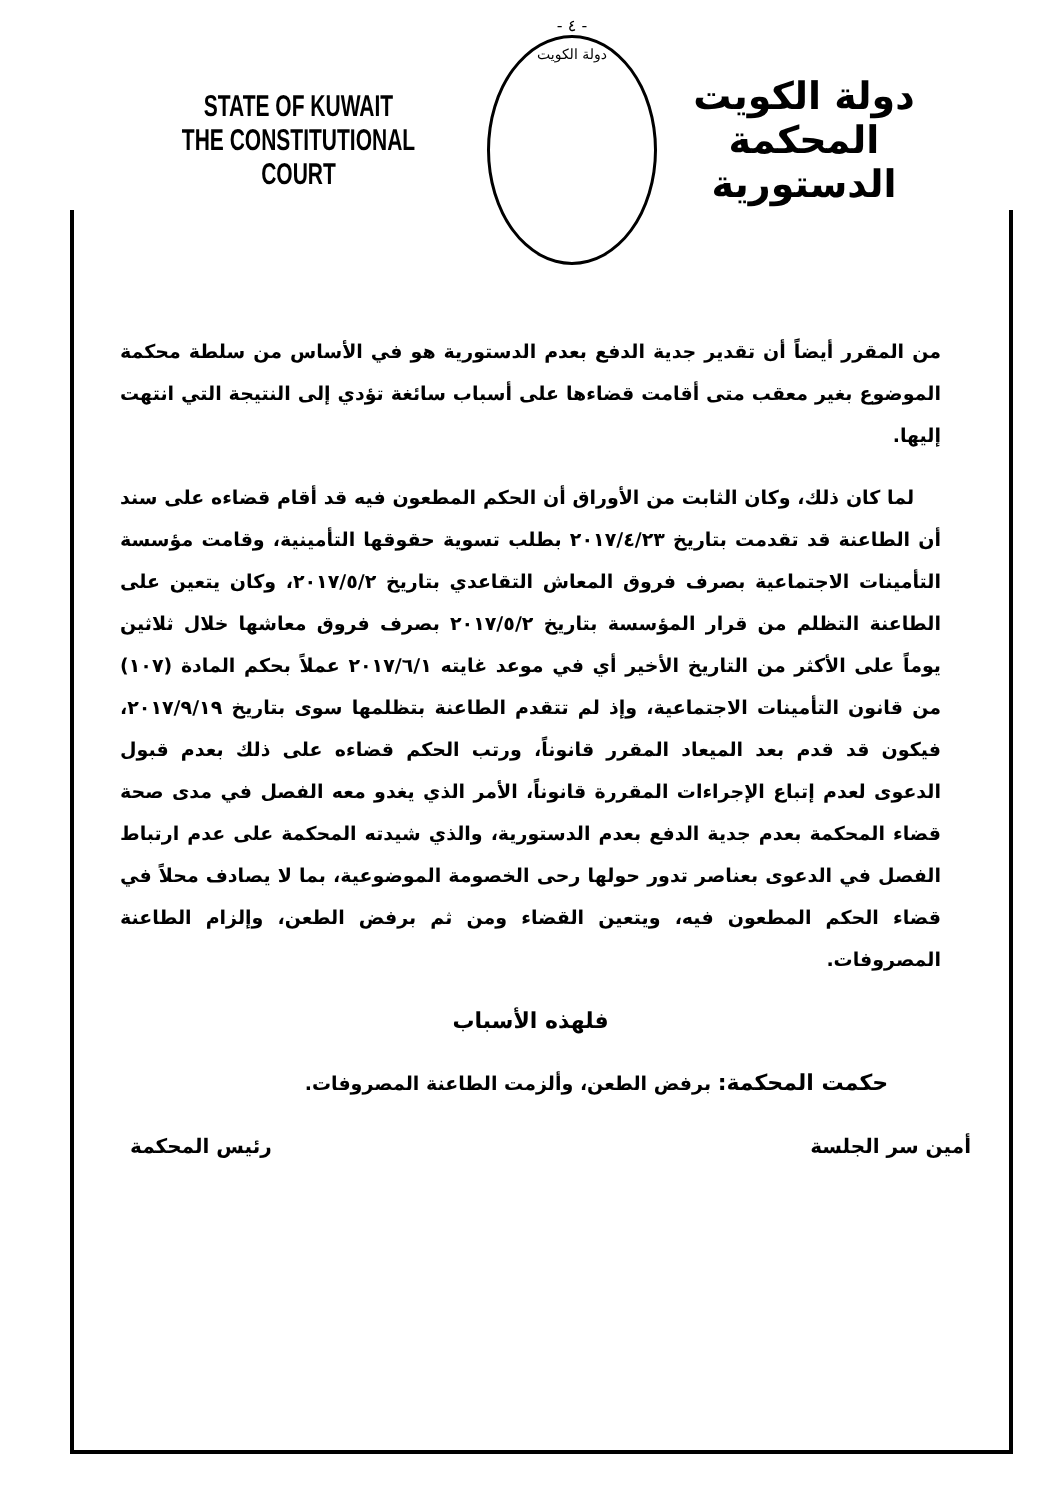STATE OF KUWAIT
THE CONSTITUTIONAL COURT
- ٤ -
دولة الكويت
دولة الكويت
المحكمة الدستورية
من المقرر أيضاً أن تقدير جدية الدفع بعدم الدستورية هو في الأساس من سلطة محكمة الموضوع بغير معقب متى أقامت قضاءها على أسباب سائغة تؤدي إلى النتيجة التي انتهت إليها.
لما كان ذلك، وكان الثابت من الأوراق أن الحكم المطعون فيه قد أقام قضاءه على سند أن الطاعنة قد تقدمت بتاريخ ٢٠١٧/٤/٢٣ بطلب تسوية حقوقها التأمينية، وقامت مؤسسة التأمينات الاجتماعية بصرف فروق المعاش التقاعدي بتاريخ ٢٠١٧/٥/٢، وكان يتعين على الطاعنة التظلم من قرار المؤسسة بتاريخ ٢٠١٧/٥/٢ بصرف فروق معاشها خلال ثلاثين يوماً على الأكثر من التاريخ الأخير أي في موعد غايته ٢٠١٧/٦/١ عملاً بحكم المادة (١٠٧) من قانون التأمينات الاجتماعية، وإذ لم تتقدم الطاعنة بتظلمها سوى بتاريخ ٢٠١٧/٩/١٩، فيكون قد قدم بعد الميعاد المقرر قانوناً، ورتب الحكم قضاءه على ذلك بعدم قبول الدعوى لعدم إتباع الإجراءات المقررة قانوناً، الأمر الذي يغدو معه الفصل في مدى صحة قضاء المحكمة بعدم جدية الدفع بعدم الدستورية، والذي شيدته المحكمة على عدم ارتباط الفصل في الدعوى بعناصر تدور حولها رحى الخصومة الموضوعية، بما لا يصادف محلاً في قضاء الحكم المطعون فيه، ويتعين القضاء ومن ثم برفض الطعن، وإلزام الطاعنة المصروفات.
فلهذه الأسباب
حكمت المحكمة: برفض الطعن، وألزمت الطاعنة المصروفات.
رئيس المحكمة أمين سر الجلسة